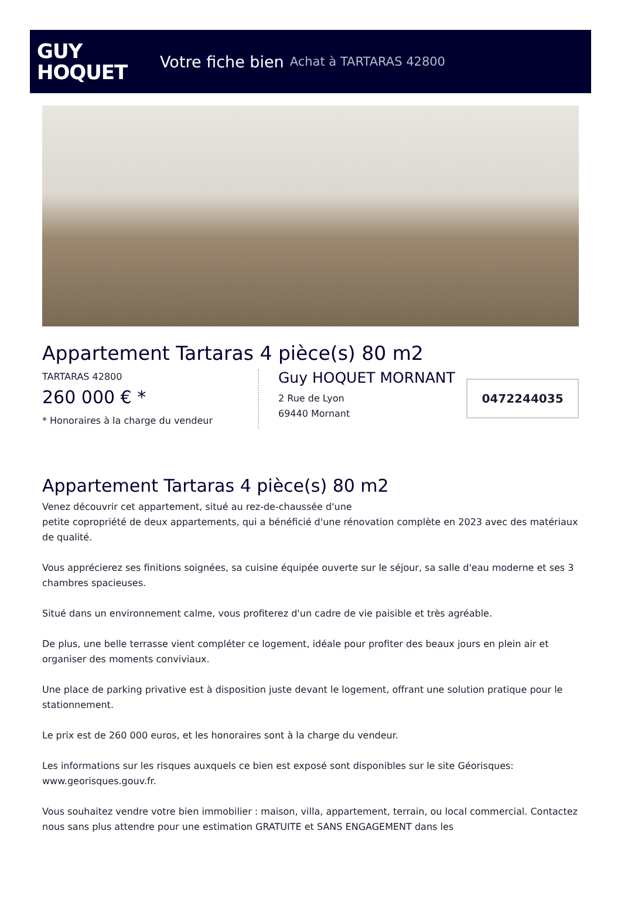GUY
HOQUET
Votre fiche bien Achat à TARTARAS 42800
Appartement Tartaras 4 pièce(s) 80 m2
TARTARAS 42800
260 000 € *
* Honoraires à la charge du vendeur
Guy HOQUET MORNANT
2 Rue de Lyon
69440 Mornant
0472244035
Appartement Tartaras 4 pièce(s) 80 m2
Venez découvrir cet appartement, situé au rez-de-chaussée d'une
petite copropriété de deux appartements, qui a bénéficié d'une rénovation complète en 2023 avec des matériaux de qualité.
Vous apprécierez ses finitions soignées, sa cuisine équipée ouverte sur le séjour, sa salle d'eau moderne et ses 3 chambres spacieuses.
Situé dans un environnement calme, vous profiterez d'un cadre de vie paisible et très agréable.
De plus, une belle terrasse vient compléter ce logement, idéale pour profiter des beaux jours en plein air et organiser des moments conviviaux.
Une place de parking privative est à disposition juste devant le logement, offrant une solution pratique pour le stationnement.
Le prix est de 260 000 euros, et les honoraires sont à la charge du vendeur.
Les informations sur les risques auxquels ce bien est exposé sont disponibles sur le site Géorisques: www.georisques.gouv.fr.
Vous souhaitez vendre votre bien immobilier : maison, villa, appartement, terrain, ou local commercial. Contactez nous sans plus attendre pour une estimation GRATUITE et SANS ENGAGEMENT dans les